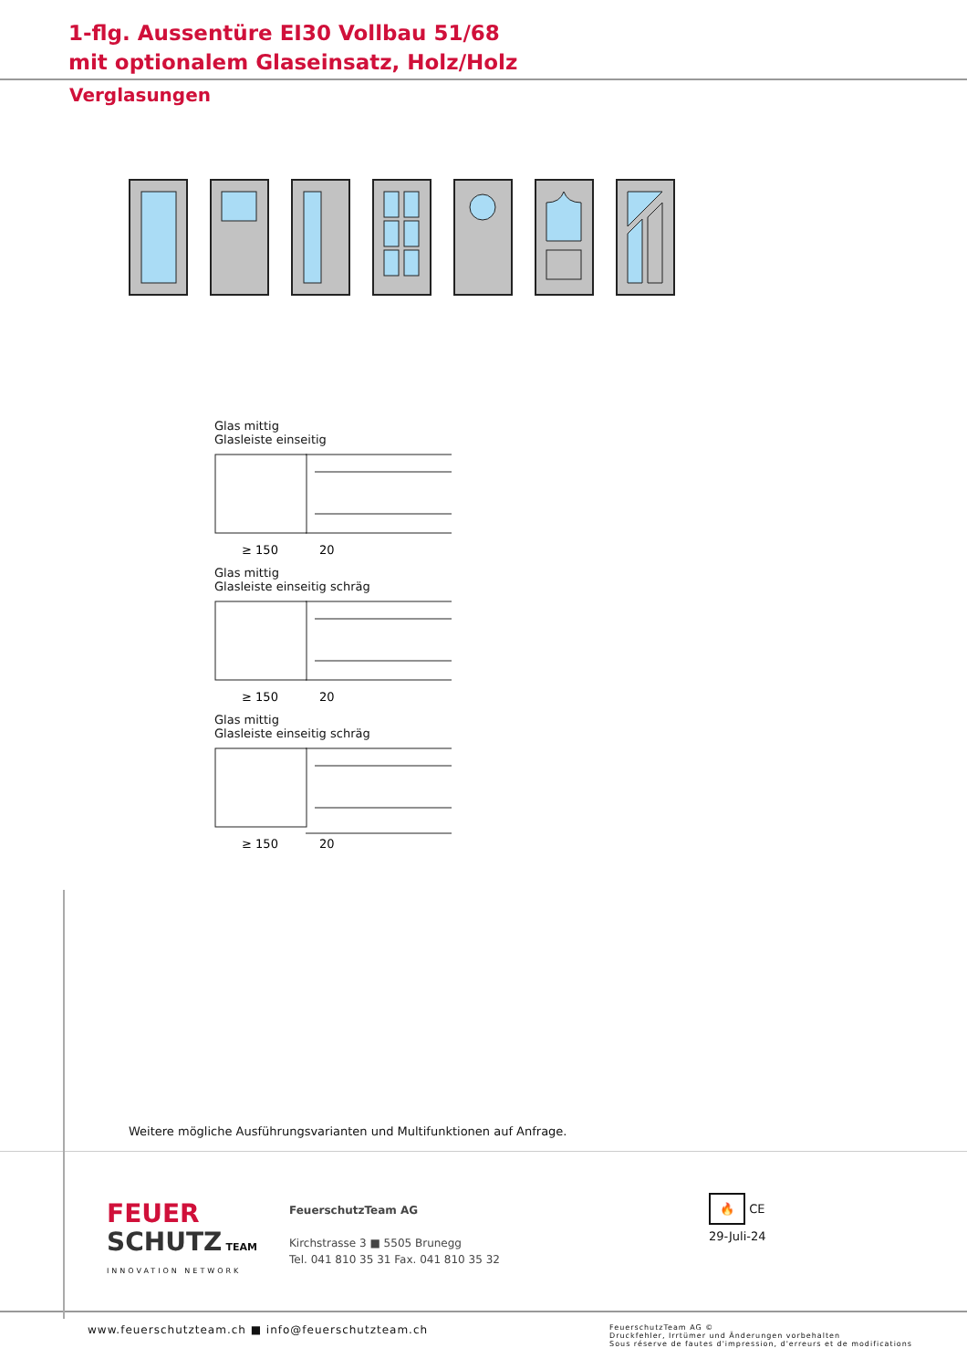1-flg. Aussentüre EI30 Vollbau 51/68
mit optionalem Glaseinsatz, Holz/Holz
Verglasungen
Glas mittig
Glasleiste einseitig
≥ 150
20
Glas mittig
Glasleiste einseitig schräg
≥ 150
20
Glas mittig
Glasleiste einseitig schräg
≥ 150
20
Weitere mögliche Ausführungsvarianten und Multifunktionen auf Anfrage.
FEUER
SCHUTZ TEAM
INNOVATION NETWORK
FeuerschutzTeam AG
Kirchstrasse 3 ■ 5505 Brunegg
Tel. 041 810 35 31 Fax. 041 810 35 32
🔥 CE
29-Juli-24
www.feuerschutzteam.ch ■ info@feuerschutzteam.ch FeuerschutzTeam AG ©
Druckfehler, Irrtümer und Änderungen vorbehalten
Sous réserve de fautes d'impression, d'erreurs et de modifications